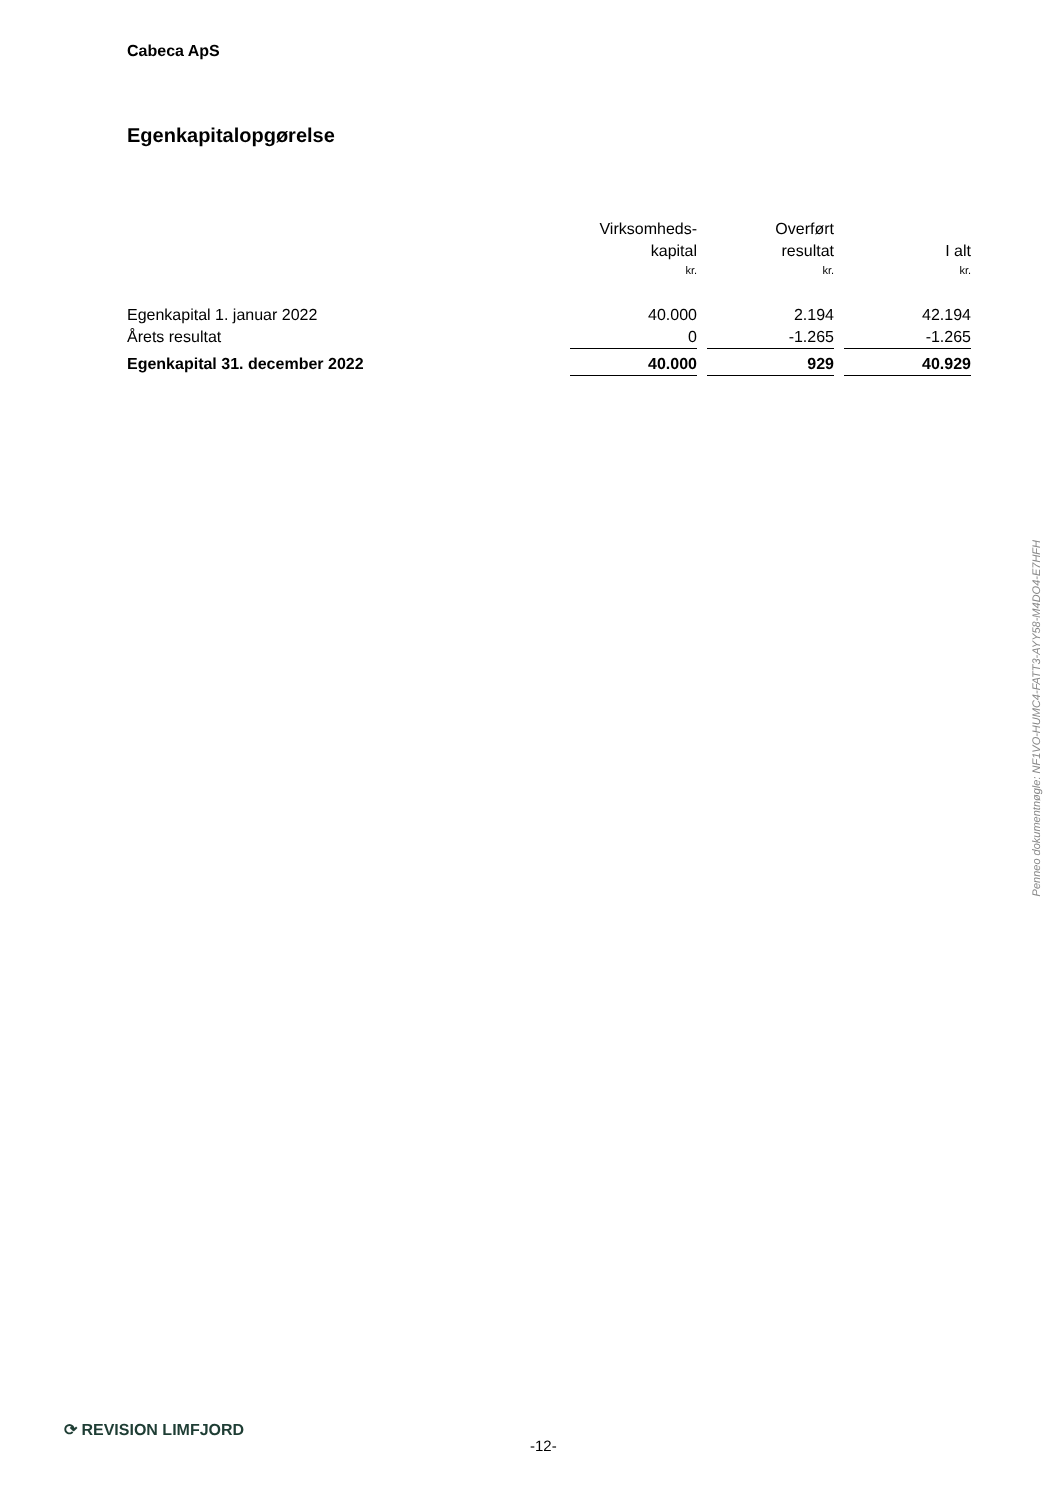Cabeca ApS
Egenkapitalopgørelse
| | Virksomheds- | | Overført | | |
| --- | --- | --- | --- | --- | --- |
| | kapital | | resultat | | I alt |
| | kr. | | kr. | | kr. |
| Egenkapital 1. januar 2022 | 40.000 | | 2.194 | | 42.194 |
| Årets resultat | 0 | | -1.265 | | -1.265 |
| Egenkapital 31. december 2022 | 40.000 | | 929 | | 40.929 |
Penneo dokumentnøgle: NF1VO-HUMC4-FATT3-AYY58-M4DO4-E7HFH
⟳ REVISION LIMFJORD
-12-